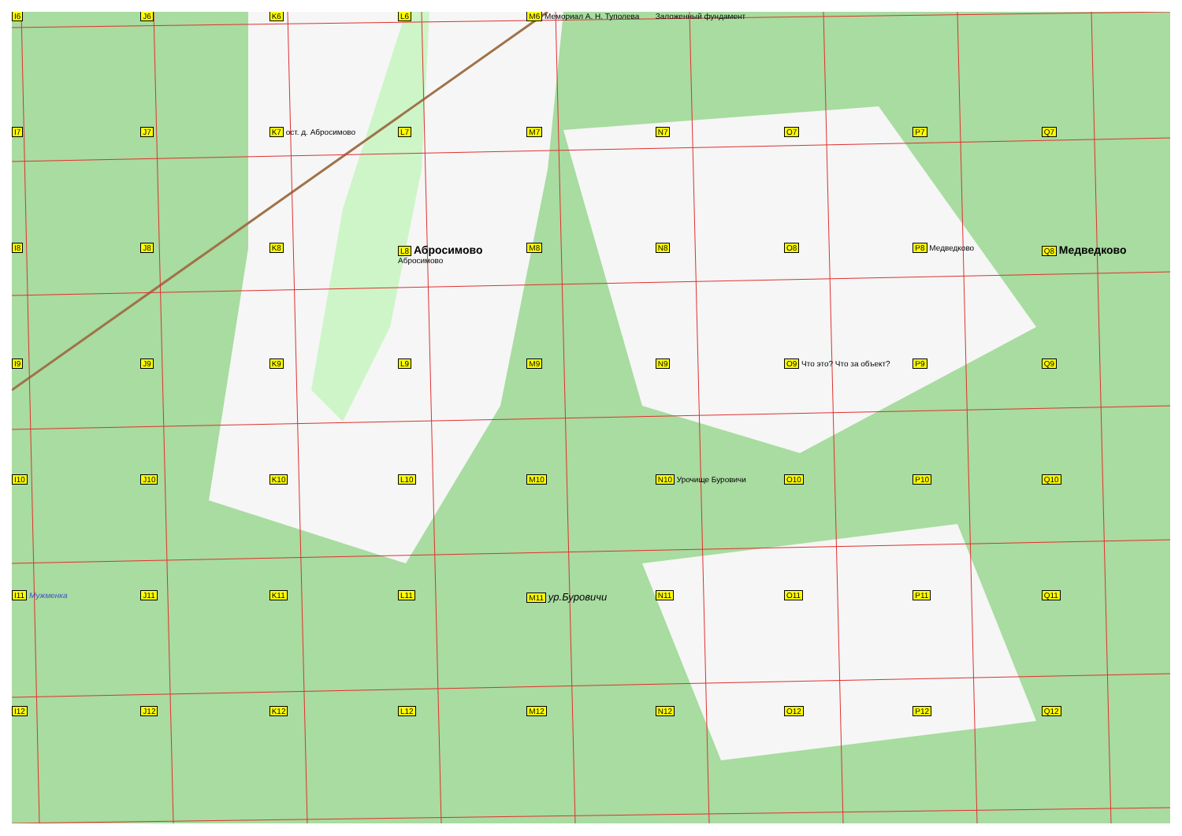I6
J6
K6
L6
M6 Мемориал А. Н. Туполева
Заложенный фундамент
I7
J7
K7 ост. д. Абросимово
L7
M7
N7
O7
P7
Q7
I8
J8
K8
L8 Абросимово Абросимово
M8
N8
O8
P8 Медведково
Q8 Медведково
I9
J9
K9
L9
M9
N9
O9 Что это? Что за объект?
P9
Q9
I10
J10
K10
L10
M10
N10 Урочище Буровичи
O10
P10
Q10
I11 Мужменка
J11
K11
L11
M11 ур.Буровичи
N11
O11
P11
Q11
I12
J12
K12
L12
M12
N12
O12
P12
Q12